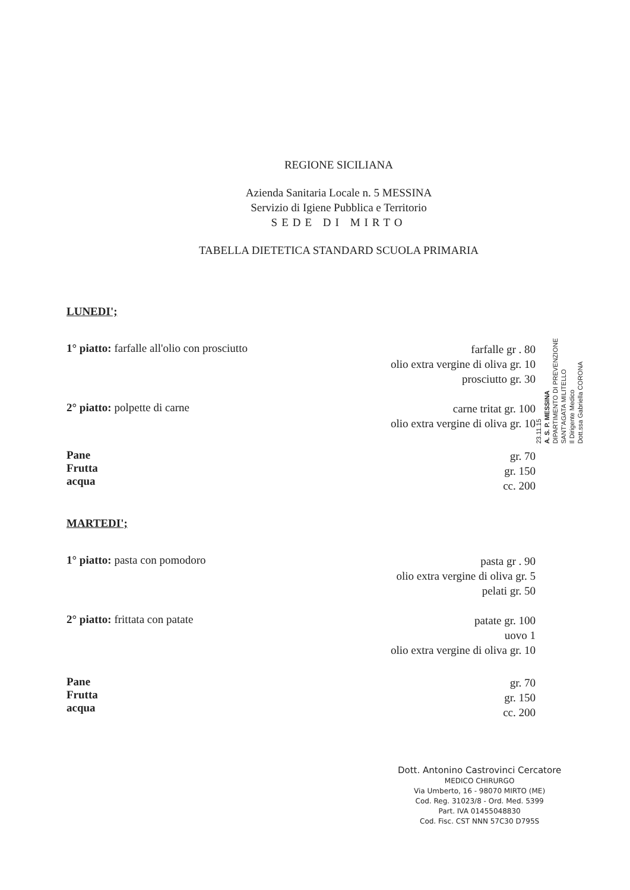REGIONE SICILIANA
Azienda Sanitaria Locale n. 5 MESSINA
Servizio di Igiene Pubblica e Territorio
SEDE DI MIRTO
TABELLA DIETETICA STANDARD SCUOLA PRIMARIA
LUNEDI';
1° piatto: farfalle all'olio con prosciutto
farfalle gr . 80
olio extra vergine di oliva gr. 10
prosciutto gr. 30
2° piatto: polpette di carne
carne tritat gr. 100
olio extra vergine di oliva gr. 10
Pane
Frutta
acqua
gr. 70
gr. 150
cc. 200
MARTEDI';
1° piatto: pasta con pomodoro
pasta gr . 90
olio extra vergine di oliva gr. 5
pelati gr. 50
2° piatto: frittata con patate
patate gr. 100
uovo 1
olio extra vergine di oliva gr. 10
Pane
Frutta
acqua
gr. 70
gr. 150
cc. 200
23.11.15
A. S. P. MESSINA
DIPARTIMENTO DI PREVENZIONE
SANT'AGATA MILITELLO
Il Dirigente Medico
Dott.ssa Gabriella CORONA
Dott. Antonino Castrovinci Cercatore
MEDICO CHIRURGO
Via Umberto, 16 - 98070 MIRTO (ME)
Cod. Reg. 31023/8 - Ord. Med. 5399
Part. IVA 01455048830
Cod. Fisc. CST NNN 57C30 D795S